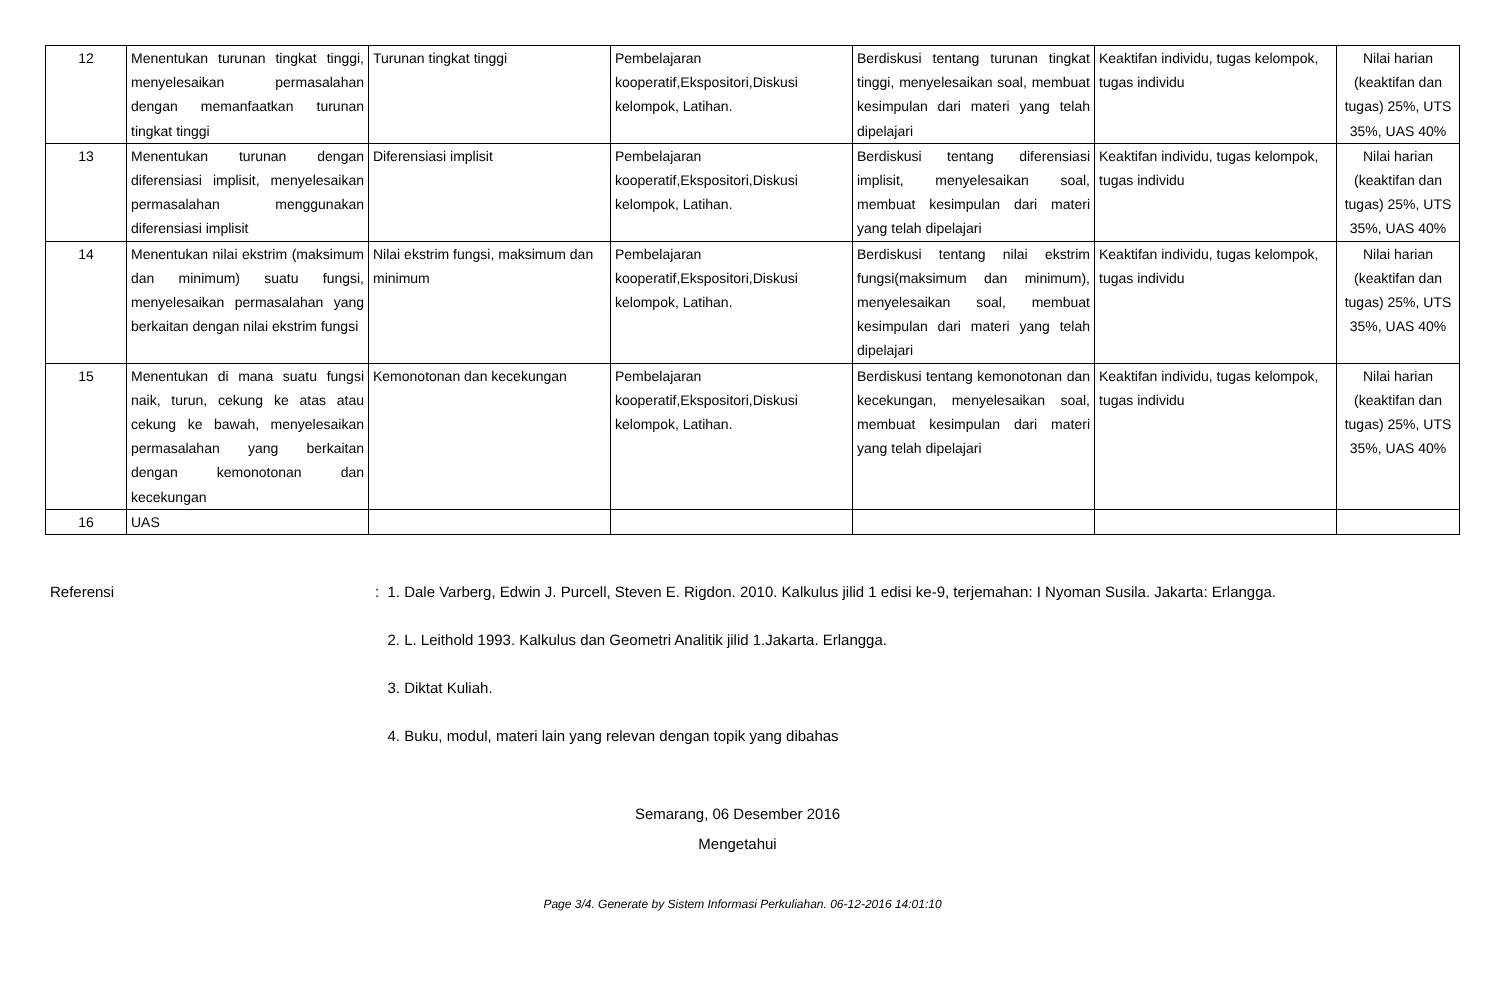| 12 | Menentukan turunan tingkat tinggi, menyelesaikan permasalahan dengan memanfaatkan turunan tingkat tinggi | Turunan tingkat tinggi | Pembelajaran kooperatif,Ekspositori,Diskusi kelompok, Latihan. | Berdiskusi tentang turunan tingkat tinggi, menyelesaikan soal, membuat kesimpulan dari materi yang telah dipelajari | Keaktifan individu, tugas kelompok, tugas individu | Nilai harian (keaktifan dan tugas) 25%, UTS 35%, UAS 40% |
| 13 | Menentukan turunan dengan diferensiasi implisit, menyelesaikan permasalahan menggunakan diferensiasi implisit | Diferensiasi implisit | Pembelajaran kooperatif,Ekspositori,Diskusi kelompok, Latihan. | Berdiskusi tentang diferensiasi implisit, menyelesaikan soal, membuat kesimpulan dari materi yang telah dipelajari | Keaktifan individu, tugas kelompok, tugas individu | Nilai harian (keaktifan dan tugas) 25%, UTS 35%, UAS 40% |
| 14 | Menentukan nilai ekstrim (maksimum dan minimum) suatu fungsi, menyelesaikan permasalahan yang berkaitan dengan nilai ekstrim fungsi | Nilai ekstrim fungsi, maksimum dan minimum | Pembelajaran kooperatif,Ekspositori,Diskusi kelompok, Latihan. | Berdiskusi tentang nilai ekstrim fungsi(maksimum dan minimum), menyelesaikan soal, membuat kesimpulan dari materi yang telah dipelajari | Keaktifan individu, tugas kelompok, tugas individu | Nilai harian (keaktifan dan tugas) 25%, UTS 35%, UAS 40% |
| 15 | Menentukan di mana suatu fungsi naik, turun, cekung ke atas atau cekung ke bawah, menyelesaikan permasalahan yang berkaitan dengan kemonotonan dan kecekungan | Kemonotonan dan kecekungan | Pembelajaran kooperatif,Ekspositori,Diskusi kelompok, Latihan. | Berdiskusi tentang kemonotonan dan kecekungan, menyelesaikan soal, membuat kesimpulan dari materi yang telah dipelajari | Keaktifan individu, tugas kelompok, tugas individu | Nilai harian (keaktifan dan tugas) 25%, UTS 35%, UAS 40% |
| 16 | UAS | | | | | |
Referensi : 1. Dale Varberg, Edwin J. Purcell, Steven E. Rigdon. 2010. Kalkulus jilid 1 edisi ke-9, terjemahan: I Nyoman Susila. Jakarta: Erlangga.
2. L. Leithold 1993. Kalkulus dan Geometri Analitik jilid 1.Jakarta. Erlangga.
3. Diktat Kuliah.
4. Buku, modul, materi lain yang relevan dengan topik yang dibahas
Semarang, 06 Desember 2016
Mengetahui
Page 3/4. Generate by Sistem Informasi Perkuliahan. 06-12-2016 14:01:10